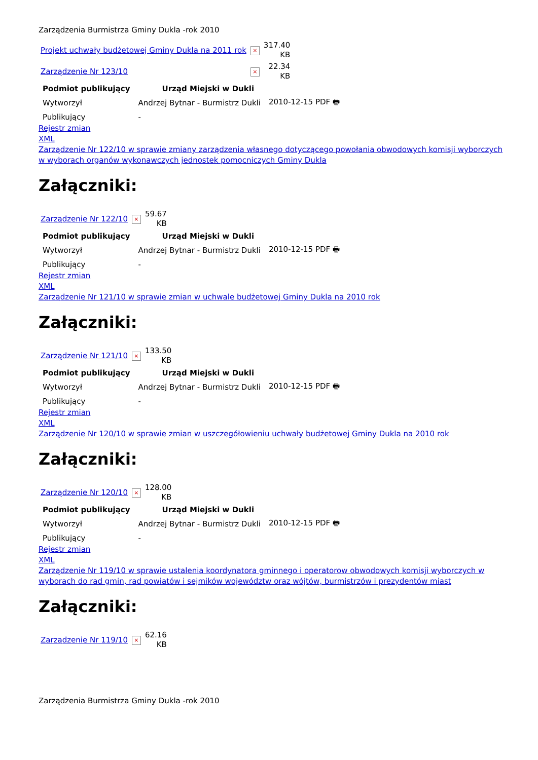Zarządzenia Burmistrza Gminy Dukla -rok 2010
| Projekt uchwały budżetowej Gminy Dukla na 2011 rok | × | 317.40 KB |
| Zarządzenie Nr 123/10 | × | 22.34 KB |
| Podmiot publikujący | Urząd Miejski w Dukli | |
| Wytworzył | Andrzej Bytnar - Burmistrz Dukli | 2010-12-15 PDF 🖶 |
| Publikujący | - | |
Rejestr zmian
XML
Zarządzenie Nr 122/10 w sprawie zmiany zarządzenia własnego dotyczącego powołania obwodowych komisji wyborczych w wyborach organów wykonawczych jednostek pomocniczych Gminy Dukla
Załączniki:
| Zarządzenie Nr 122/10 | × | 59.67 KB |
| Podmiot publikujący | Urząd Miejski w Dukli | |
| Wytworzył | Andrzej Bytnar - Burmistrz Dukli | 2010-12-15 PDF 🖶 |
| Publikujący | - | |
Rejestr zmian
XML
Zarządzenie Nr 121/10 w sprawie zmian w uchwale budżetowej Gminy Dukla na 2010 rok
Załączniki:
| Zarządzenie Nr 121/10 | × | 133.50 KB |
| Podmiot publikujący | Urząd Miejski w Dukli | |
| Wytworzył | Andrzej Bytnar - Burmistrz Dukli | 2010-12-15 PDF 🖶 |
| Publikujący | - | |
Rejestr zmian
XML
Zarządzenie Nr 120/10 w sprawie zmian w uszczegółowieniu uchwały budżetowej Gminy Dukla na 2010 rok
Załączniki:
| Zarządzenie Nr 120/10 | × | 128.00 KB |
| Podmiot publikujący | Urząd Miejski w Dukli | |
| Wytworzył | Andrzej Bytnar - Burmistrz Dukli | 2010-12-15 PDF 🖶 |
| Publikujący | - | |
Rejestr zmian
XML
Zarządzenie Nr 119/10 w sprawie ustalenia koordynatora gminnego i operatorow obwodowych komisji wyborczych w wyborach do rad gmin, rad powiatów i sejmików województw oraz wójtów, burmistrzów i prezydentów miast
Załączniki:
| Zarządzenie Nr 119/10 | × | 62.16 KB |
Zarządzenia Burmistrza Gminy Dukla -rok 2010